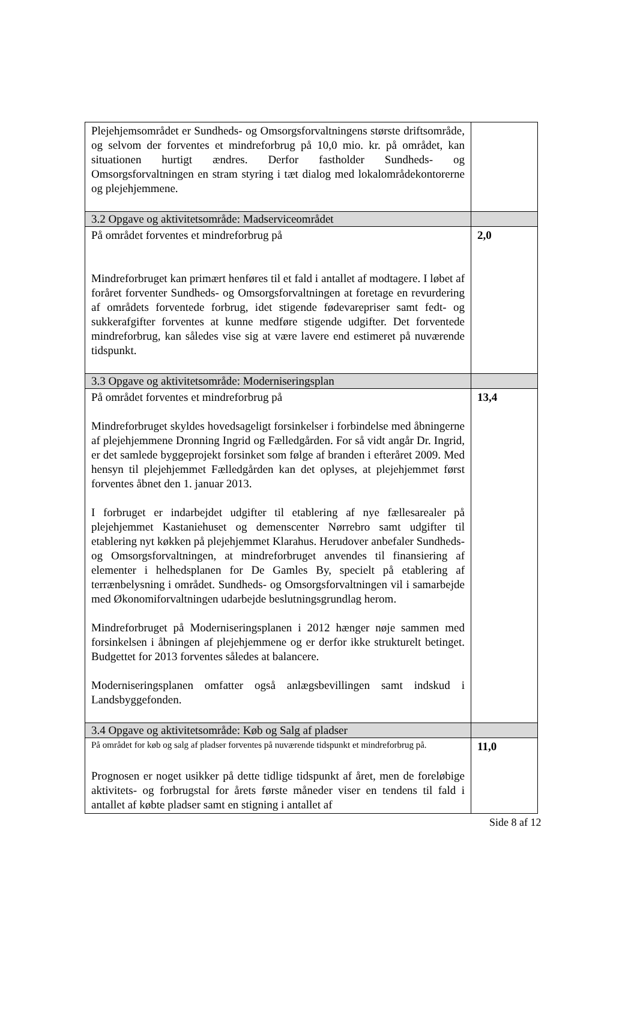| Plejehjemsområdet er Sundheds- og Omsorgsforvaltningens største driftsområde, og selvom der forventes et mindreforbrug på 10,0 mio. kr. på området, kan situationen hurtigt ændres. Derfor fastholder Sundheds- og Omsorgsforvaltningen en stram styring i tæt dialog med lokalområdekontorerne og plejehjemmene. | |
| 3.2 Opgave og aktivitetsområde: Madserviceområdet | |
| På området forventes et mindreforbrug på Mindreforbruget kan primært henføres til et fald i antallet af modtagere. I løbet af foråret forventer Sundheds- og Omsorgsforvaltningen at foretage en revurdering af områdets forventede forbrug, idet stigende fødevarepriser samt fedt- og sukkerafgifter forventes at kunne medføre stigende udgifter. Det forventede mindreforbrug, kan således vise sig at være lavere end estimeret på nuværende tidspunkt. | 2,0 |
| 3.3 Opgave og aktivitetsområde: Moderniseringsplan | |
| På området forventes et mindreforbrug på Mindreforbruget skyldes hovedsageligt forsinkelser i forbindelse med åbningerne af plejehjemmene Dronning Ingrid og Fælledgården. For så vidt angår Dr. Ingrid, er det samlede byggeprojekt forsinket som følge af branden i efteråret 2009. Med hensyn til plejehjemmet Fælledgården kan det oplyses, at plejehjemmet først forventes åbnet den 1. januar 2013. I forbruget er indarbejdet udgifter til etablering af nye fællesarealer på plejehjemmet Kastaniehuset og demenscenter Nørrebro samt udgifter til etablering nyt køkken på plejehjemmet Klarahus. Herudover anbefaler Sundheds- og Omsorgsforvaltningen, at mindreforbruget anvendes til finansiering af elementer i helhedsplanen for De Gamles By, specielt på etablering af terrænbelysning i området. Sundheds- og Omsorgsforvaltningen vil i samarbejde med Økonomiforvaltningen udarbejde beslutningsgrundlag herom. Mindreforbruget på Moderniseringsplanen i 2012 hænger nøje sammen med forsinkelsen i åbningen af plejehjemmene og er derfor ikke strukturelt betinget. Budgettet for 2013 forventes således at balancere. Moderniseringsplanen omfatter også anlægsbevillingen samt indskud i Landsbyggefonden. | 13,4 |
| 3.4 Opgave og aktivitetsområde: Køb og Salg af pladser | |
| På området for køb og salg af pladser forventes på nuværende tidspunkt et mindreforbrug på. Prognosen er noget usikker på dette tidlige tidspunkt af året, men de foreløbige aktivitets- og forbrugstal for årets første måneder viser en tendens til fald i antallet af købte pladser samt en stigning i antallet af | 11,0 |
Side 8 af 12